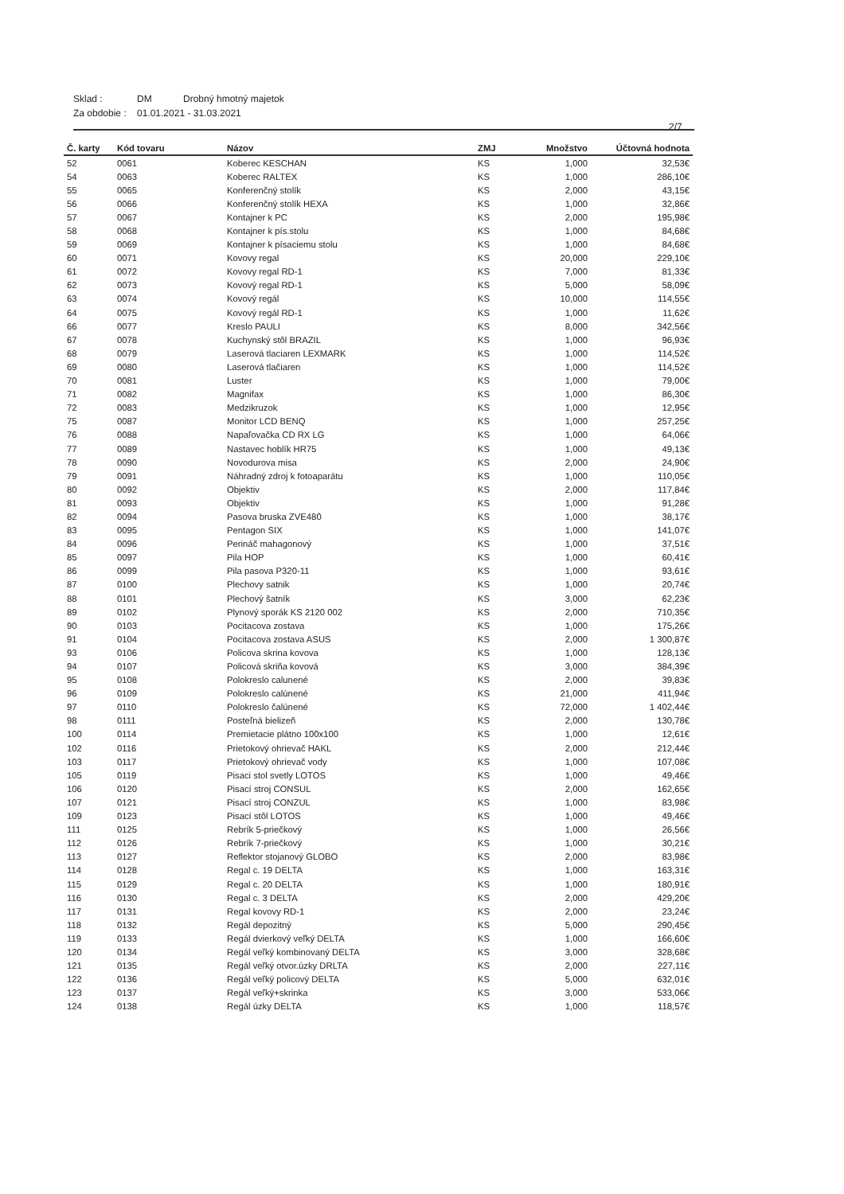Sklad : DM Drobný hmotný majetok
Za obdobie : 01.01.2021 - 31.03.2021
2/7
| Č. karty | Kód tovaru | Názov | ZMJ | Množstvo | Účtovná hodnota |
| --- | --- | --- | --- | --- | --- |
| 52 | 0061 | Koberec KESCHAN | KS | 1,000 | 32,53€ |
| 54 | 0063 | Koberec RALTEX | KS | 1,000 | 286,10€ |
| 55 | 0065 | Konferenčný stolík | KS | 2,000 | 43,15€ |
| 56 | 0066 | Konferenčný stolík HEXA | KS | 1,000 | 32,86€ |
| 57 | 0067 | Kontajner k PC | KS | 2,000 | 195,98€ |
| 58 | 0068 | Kontajner k pís.stolu | KS | 1,000 | 84,68€ |
| 59 | 0069 | Kontajner k písaciemu stolu | KS | 1,000 | 84,68€ |
| 60 | 0071 | Kovovy regal | KS | 20,000 | 229,10€ |
| 61 | 0072 | Kovovy regal RD-1 | KS | 7,000 | 81,33€ |
| 62 | 0073 | Kovový regal RD-1 | KS | 5,000 | 58,09€ |
| 63 | 0074 | Kovový regál | KS | 10,000 | 114,55€ |
| 64 | 0075 | Kovový regál RD-1 | KS | 1,000 | 11,62€ |
| 66 | 0077 | Kreslo PAULI | KS | 8,000 | 342,56€ |
| 67 | 0078 | Kuchynský stôl BRAZIL | KS | 1,000 | 96,93€ |
| 68 | 0079 | Laserová tlaciaren LEXMARK | KS | 1,000 | 114,52€ |
| 69 | 0080 | Laserová tlačiaren | KS | 1,000 | 114,52€ |
| 70 | 0081 | Luster | KS | 1,000 | 79,00€ |
| 71 | 0082 | Magnifax | KS | 1,000 | 86,30€ |
| 72 | 0083 | Medzikruzok | KS | 1,000 | 12,95€ |
| 75 | 0087 | Monitor LCD BENQ | KS | 1,000 | 257,25€ |
| 76 | 0088 | Napaľovačka CD RX LG | KS | 1,000 | 64,06€ |
| 77 | 0089 | Nastavec hoblík HR75 | KS | 1,000 | 49,13€ |
| 78 | 0090 | Novodurova misa | KS | 2,000 | 24,90€ |
| 79 | 0091 | Náhradný zdroj k fotoaparátu | KS | 1,000 | 110,05€ |
| 80 | 0092 | Objektiv | KS | 2,000 | 117,84€ |
| 81 | 0093 | Objektiv | KS | 1,000 | 91,28€ |
| 82 | 0094 | Pasova bruska ZVE480 | KS | 1,000 | 38,17€ |
| 83 | 0095 | Pentagon SIX | KS | 1,000 | 141,07€ |
| 84 | 0096 | Perináč mahagonový | KS | 1,000 | 37,51€ |
| 85 | 0097 | Pila HOP | KS | 1,000 | 60,41€ |
| 86 | 0099 | Pila pasova P320-11 | KS | 1,000 | 93,61€ |
| 87 | 0100 | Plechovy satnik | KS | 1,000 | 20,74€ |
| 88 | 0101 | Plechový šatník | KS | 3,000 | 62,23€ |
| 89 | 0102 | Plynový sporák KS 2120 002 | KS | 2,000 | 710,35€ |
| 90 | 0103 | Pocitacova zostava | KS | 1,000 | 175,26€ |
| 91 | 0104 | Pocitacova zostava ASUS | KS | 2,000 | 1 300,87€ |
| 93 | 0106 | Policova skrina kovova | KS | 1,000 | 128,13€ |
| 94 | 0107 | Policová skriňa kovová | KS | 3,000 | 384,39€ |
| 95 | 0108 | Polokreslo calunené | KS | 2,000 | 39,83€ |
| 96 | 0109 | Polokreslo calúnené | KS | 21,000 | 411,94€ |
| 97 | 0110 | Polokreslo čalúnené | KS | 72,000 | 1 402,44€ |
| 98 | 0111 | Posteľná bielizeň | KS | 2,000 | 130,78€ |
| 100 | 0114 | Premietacie plátno 100x100 | KS | 1,000 | 12,61€ |
| 102 | 0116 | Prietokový ohrievač HAKL | KS | 2,000 | 212,44€ |
| 103 | 0117 | Prietokový ohrievač vody | KS | 1,000 | 107,08€ |
| 105 | 0119 | Pisaci stol svetly LOTOS | KS | 1,000 | 49,46€ |
| 106 | 0120 | Pisací stroj CONSUL | KS | 2,000 | 162,65€ |
| 107 | 0121 | Pisací stroj CONZUL | KS | 1,000 | 83,98€ |
| 109 | 0123 | Pisací stôl LOTOS | KS | 1,000 | 49,46€ |
| 111 | 0125 | Rebrík 5-priečkový | KS | 1,000 | 26,56€ |
| 112 | 0126 | Rebrík 7-priečkový | KS | 1,000 | 30,21€ |
| 113 | 0127 | Reflektor stojanový GLOBO | KS | 2,000 | 83,98€ |
| 114 | 0128 | Regal c. 19 DELTA | KS | 1,000 | 163,31€ |
| 115 | 0129 | Regal c. 20 DELTA | KS | 1,000 | 180,91€ |
| 116 | 0130 | Regal c. 3 DELTA | KS | 2,000 | 429,20€ |
| 117 | 0131 | Regal kovovy RD-1 | KS | 2,000 | 23,24€ |
| 118 | 0132 | Regál depozitný | KS | 5,000 | 290,45€ |
| 119 | 0133 | Regál dvierkový veľký DELTA | KS | 1,000 | 166,60€ |
| 120 | 0134 | Regál veľký kombinovaný DELTA | KS | 3,000 | 328,68€ |
| 121 | 0135 | Regál veľký otvor.úzky DRLTA | KS | 2,000 | 227,11€ |
| 122 | 0136 | Regál veľký policový DELTA | KS | 5,000 | 632,01€ |
| 123 | 0137 | Regál veľký+skrinka | KS | 3,000 | 533,06€ |
| 124 | 0138 | Regál úzky DELTA | KS | 1,000 | 118,57€ |